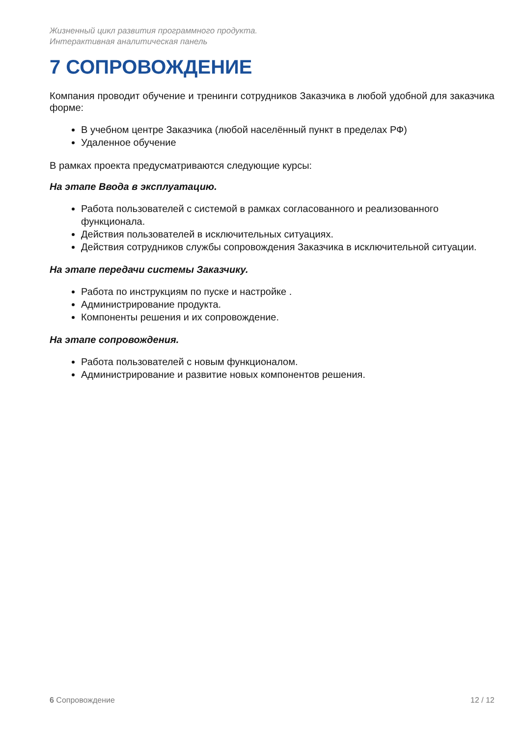Жизненный цикл развития программного продукта.
Интерактивная аналитическая панель
7 СОПРОВОЖДЕНИЕ
Компания проводит обучение и тренинги сотрудников Заказчика в любой удобной для заказчика форме:
В учебном центре Заказчика (любой населённый пункт в пределах РФ)
Удаленное обучение
В рамках проекта предусматриваются следующие курсы:
На этапе Ввода в эксплуатацию.
Работа пользователей с системой в рамках согласованного и реализованного функционала.
Действия пользователей в исключительных ситуациях.
Действия сотрудников службы сопровождения Заказчика в исключительной ситуации.
На этапе передачи системы Заказчику.
Работа по инструкциям по пуске и настройке .
Администрирование продукта.
Компоненты решения и их сопровождение.
На этапе сопровождения.
Работа пользователей с новым функционалом.
Администрирование и развитие новых компонентов решения.
6 Сопровождение 12 / 12